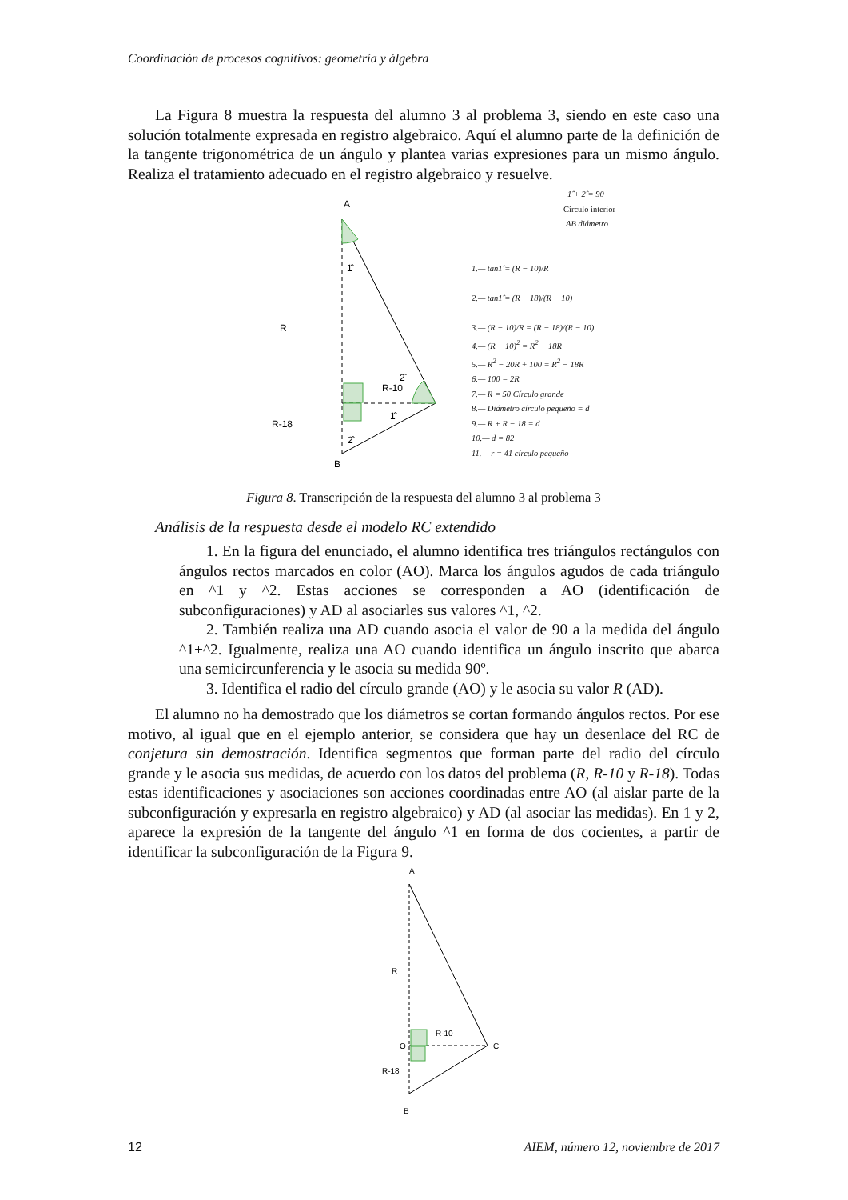Coordinación de procesos cognitivos: geometría y álgebra
La Figura 8 muestra la respuesta del alumno 3 al problema 3, siendo en este caso una solución totalmente expresada en registro algebraico. Aquí el alumno parte de la definición de la tangente trigonométrica de un ángulo y plantea varias expresiones para un mismo ángulo. Realiza el tratamiento adecuado en el registro algebraico y resuelve.
A
1̂
R
R-10
2̂
1̂
R-18
2̂
B
1̂ + 2̂ = 90
Círculo interior
AB diámetro
1.— tan1̂ = (R − 10)/R
2.— tan1̂ = (R − 18)/(R − 10)
3.— (R − 10)/R = (R − 18)/(R − 10)
4.— (R − 10)<sup>2</sup> = R<sup>2</sup> − 18R
5.— R<sup>2</sup> − 20R + 100 = R<sup>2</sup> − 18R
6.— 100 = 2R
7.— R = 50 Círculo grande
8.— Diámetro círculo pequeño = d
9.— R + R − 18 = d
10.— d = 82
11.— r = 41 círculo pequeño
Figura 8. Transcripción de la respuesta del alumno 3 al problema 3
Análisis de la respuesta desde el modelo RC extendido
1. En la figura del enunciado, el alumno identifica tres triángulos rectángulos con ángulos rectos marcados en color (AO). Marca los ángulos agudos de cada triángulo en ^1 y ^2. Estas acciones se corresponden a AO (identificación de subconfiguraciones) y AD al asociarles sus valores ^1, ^2.
2. También realiza una AD cuando asocia el valor de 90 a la medida del ángulo ^1+^2. Igualmente, realiza una AO cuando identifica un ángulo inscrito que abarca una semicircunferencia y le asocia su medida 90º.
3. Identifica el radio del círculo grande (AO) y le asocia su valor R (AD).
El alumno no ha demostrado que los diámetros se cortan formando ángulos rectos. Por ese motivo, al igual que en el ejemplo anterior, se considera que hay un desenlace del RC de conjetura sin demostración. Identifica segmentos que forman parte del radio del círculo grande y le asocia sus medidas, de acuerdo con los datos del problema (R, R-10 y R-18). Todas estas identificaciones y asociaciones son acciones coordinadas entre AO (al aislar parte de la subconfiguración y expresarla en registro algebraico) y AD (al asociar las medidas). En 1 y 2, aparece la expresión de la tangente del ángulo ^1 en forma de dos cocientes, a partir de identificar la subconfiguración de la Figura 9.
A
R
R-10
O
C
R-18
B
12 AIEM, número 12, noviembre de 2017